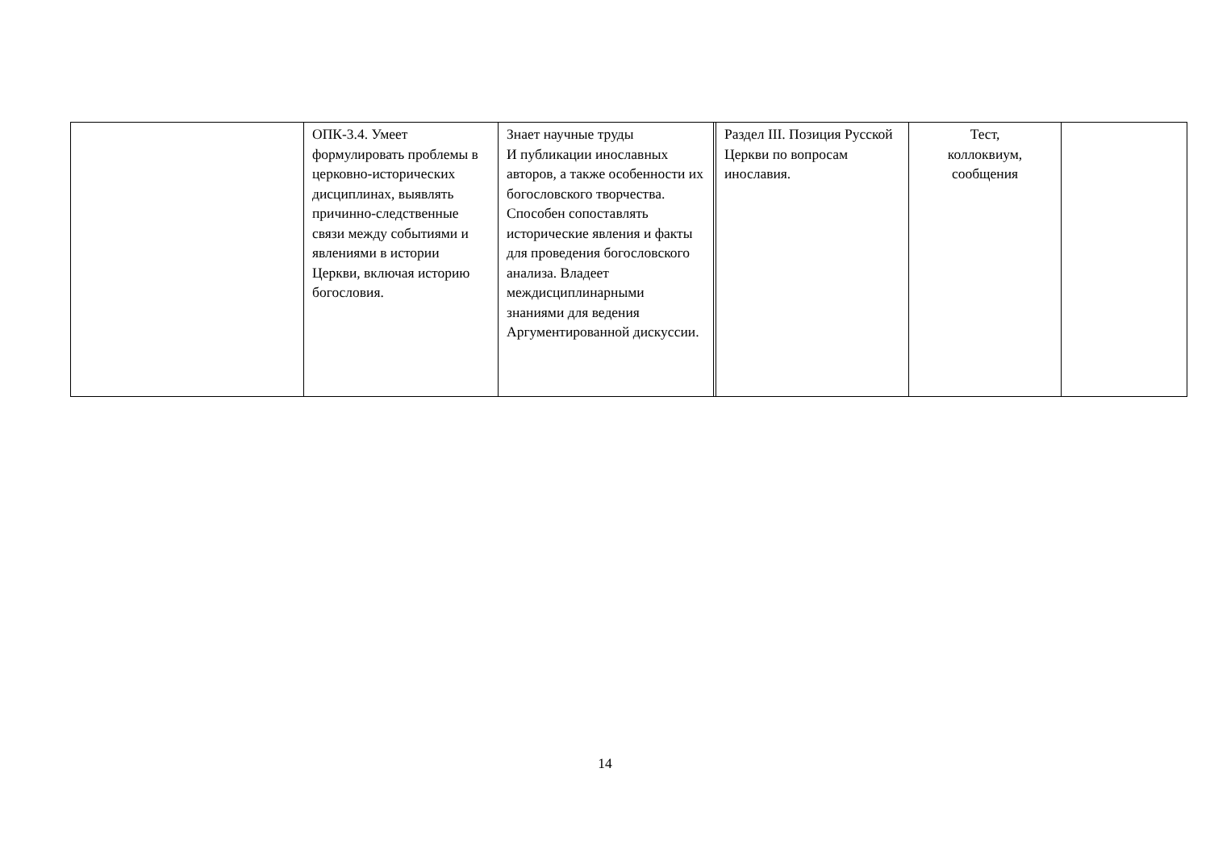| | ОПК-3.4. Умеет формулировать проблемы в церковно-исторических дисциплинах, выявлять причинно-следственные связи между событиями и явлениями в истории Церкви, включая историю богословия. | Знает научные труды И публикации инославных авторов, а также особенности их богословского творчества. Способен сопоставлять исторические явления и факты для проведения богословского анализа. Владеет междисциплинарными знаниями для ведения Аргументированной дискуссии. | | Раздел III. Позиция Русской Церкви по вопросам инославия. | Тест, коллоквиум, сообщения | |
14